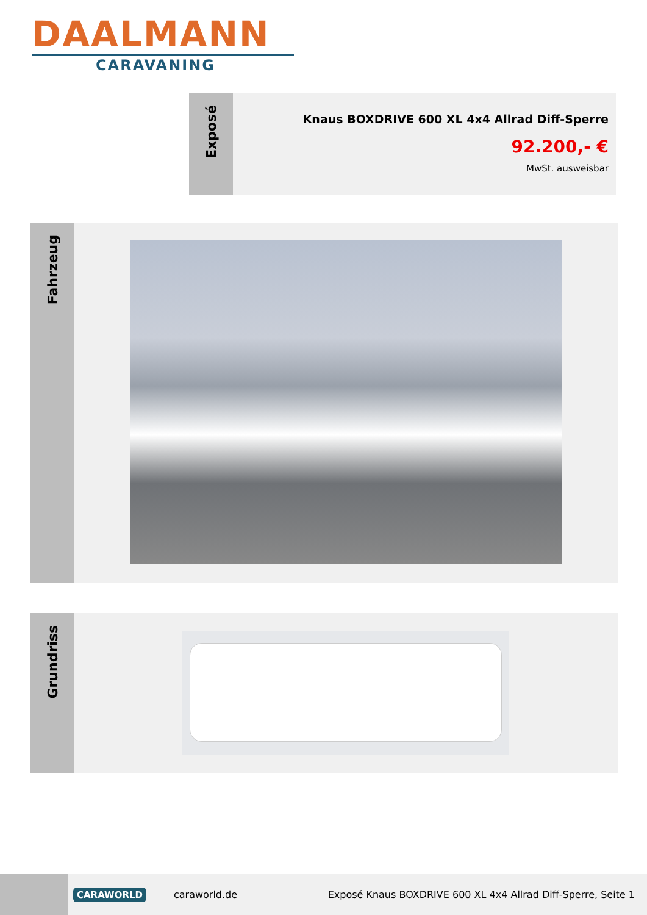DAALMANN
CARAVANING
Exposé
Knaus BOXDRIVE 600 XL 4x4 Allrad Diff-Sperre
92.200,- €
MwSt. ausweisbar
Fahrzeug
Grundriss
CARAWORLD
caraworld.de
Exposé Knaus BOXDRIVE 600 XL 4x4 Allrad Diff-Sperre, Seite 1